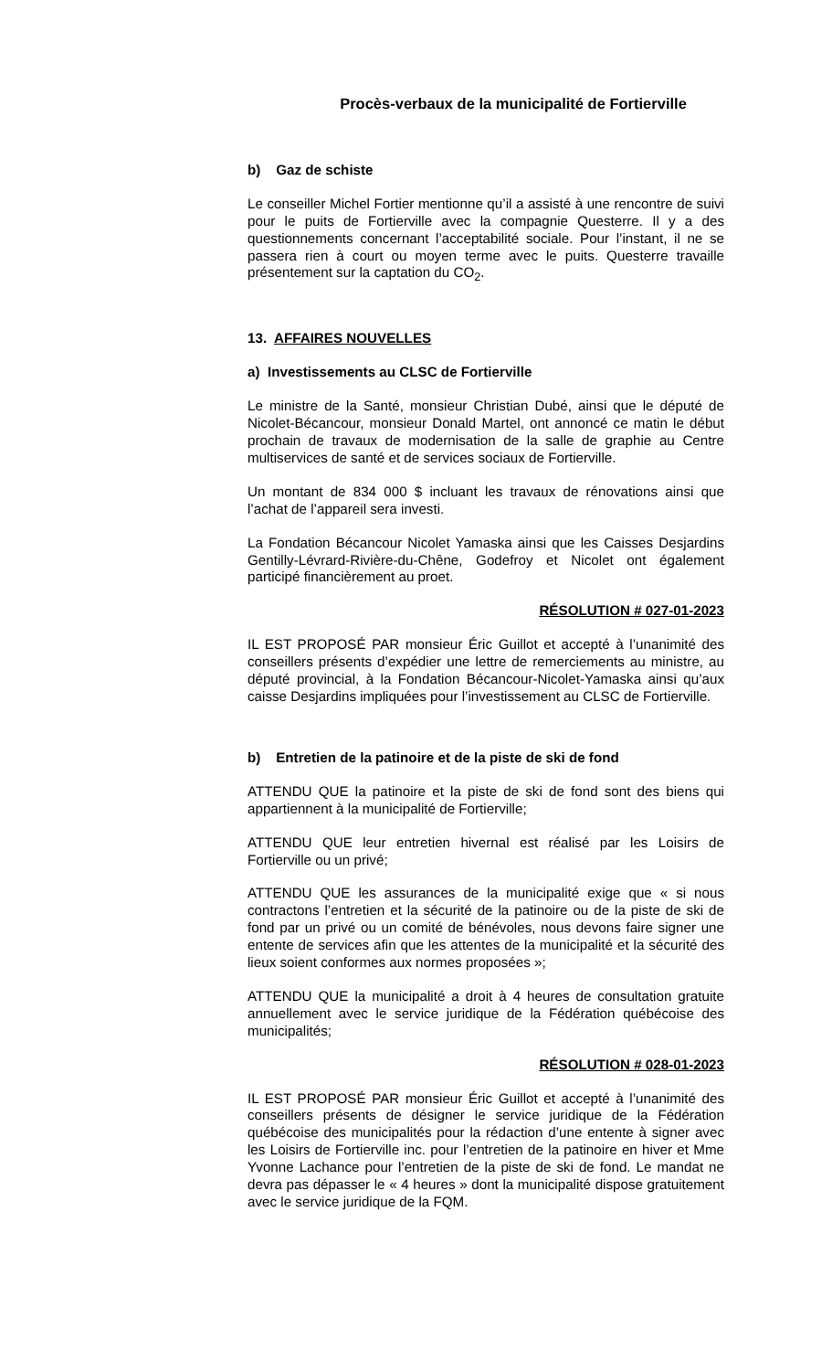Procès-verbaux de la municipalité de Fortierville
b) Gaz de schiste
Le conseiller Michel Fortier mentionne qu’il a assisté à une rencontre de suivi pour le puits de Fortierville avec la compagnie Questerre. Il y a des questionnements concernant l’acceptabilité sociale. Pour l’instant, il ne se passera rien à court ou moyen terme avec le puits. Questerre travaille présentement sur la captation du CO<sub>2</sub>.
13. AFFAIRES NOUVELLES
a) Investissements au CLSC de Fortierville
Le ministre de la Santé, monsieur Christian Dubé, ainsi que le député de Nicolet-Bécancour, monsieur Donald Martel, ont annoncé ce matin le début prochain de travaux de modernisation de la salle de graphie au Centre multiservices de santé et de services sociaux de Fortierville.
Un montant de 834 000 $ incluant les travaux de rénovations ainsi que l’achat de l’appareil sera investi.
La Fondation Bécancour Nicolet Yamaska ainsi que les Caisses Desjardins Gentilly-Lévrard-Rivière-du-Chêne, Godefroy et Nicolet ont également participé financièrement au proet.
RÉSOLUTION # 027-01-2023
IL EST PROPOSÉ PAR monsieur Éric Guillot et accepté à l’unanimité des conseillers présents d’expédier une lettre de remerciements au ministre, au député provincial, à la Fondation Bécancour-Nicolet-Yamaska ainsi qu’aux caisse Desjardins impliquées pour l’investissement au CLSC de Fortierville.
b) Entretien de la patinoire et de la piste de ski de fond
ATTENDU QUE la patinoire et la piste de ski de fond sont des biens qui appartiennent à la municipalité de Fortierville;
ATTENDU QUE leur entretien hivernal est réalisé par les Loisirs de Fortierville ou un privé;
ATTENDU QUE les assurances de la municipalité exige que « si nous contractons l’entretien et la sécurité de la patinoire ou de la piste de ski de fond par un privé ou un comité de bénévoles, nous devons faire signer une entente de services afin que les attentes de la municipalité et la sécurité des lieux soient conformes aux normes proposées »;
ATTENDU QUE la municipalité a droit à 4 heures de consultation gratuite annuellement avec le service juridique de la Fédération québécoise des municipalités;
RÉSOLUTION # 028-01-2023
IL EST PROPOSÉ PAR monsieur Éric Guillot et accepté à l’unanimité des conseillers présents de désigner le service juridique de la Fédération québécoise des municipalités pour la rédaction d’une entente à signer avec les Loisirs de Fortierville inc. pour l’entretien de la patinoire en hiver et Mme Yvonne Lachance pour l’entretien de la piste de ski de fond. Le mandat ne devra pas dépasser le « 4 heures » dont la municipalité dispose gratuitement avec le service juridique de la FQM.